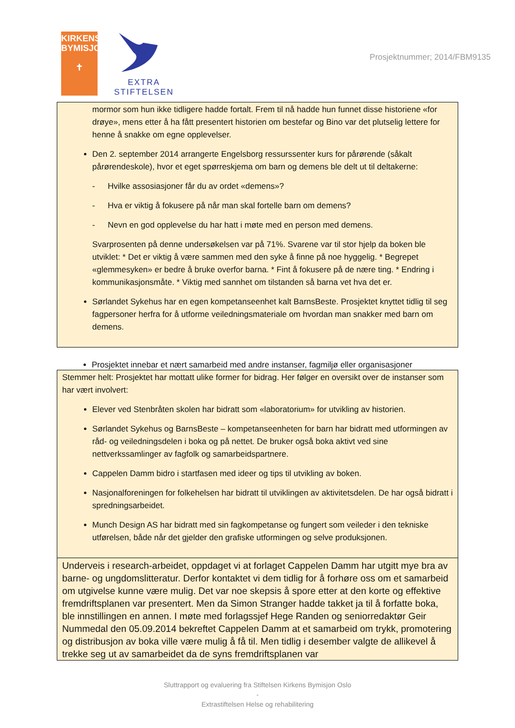KIRKENS
BYMISJON
✝
EXTRA
STIFTELSEN
Prosjektnummer; 2014/FBM9135
mormor som hun ikke tidligere hadde fortalt. Frem til nå hadde hun funnet disse historiene «for drøye», mens etter å ha fått presentert historien om bestefar og Bino var det plutselig lettere for henne å snakke om egne opplevelser.
Den 2. september 2014 arrangerte Engelsborg ressurssenter kurs for pårørende (såkalt pårørendeskole), hvor et eget spørreskjema om barn og demens ble delt ut til deltakerne:
- Hvilke assosiasjoner får du av ordet «demens»?
- Hva er viktig å fokusere på når man skal fortelle barn om demens?
- Nevn en god opplevelse du har hatt i møte med en person med demens.
Svarprosenten på denne undersøkelsen var på 71%. Svarene var til stor hjelp da boken ble utviklet: * Det er viktig å være sammen med den syke å finne på noe hyggelig. * Begrepet «glemmesyken» er bedre å bruke overfor barna. * Fint å fokusere på de nære ting. * Endring i kommunikasjonsmåte. * Viktig med sannhet om tilstanden så barna vet hva det er.
Sørlandet Sykehus har en egen kompetanseenhet kalt BarnsBeste. Prosjektet knyttet tidlig til seg fagpersoner herfra for å utforme veiledningsmateriale om hvordan man snakker med barn om demens.
Prosjektet innebar et nært samarbeid med andre instanser, fagmiljø eller organisasjoner
Stemmer helt: Prosjektet har mottatt ulike former for bidrag. Her følger en oversikt over de instanser som har vært involvert:
Elever ved Stenbråten skolen har bidratt som «laboratorium» for utvikling av historien.
Sørlandet Sykehus og BarnsBeste – kompetanseenheten for barn har bidratt med utformingen av råd- og veiledningsdelen i boka og på nettet. De bruker også boka aktivt ved sine nettverkssamlinger av fagfolk og samarbeidspartnere.
Cappelen Damm bidro i startfasen med ideer og tips til utvikling av boken.
Nasjonalforeningen for folkehelsen har bidratt til utviklingen av aktivitetsdelen. De har også bidratt i spredningsarbeidet.
Munch Design AS har bidratt med sin fagkompetanse og fungert som veileder i den tekniske utførelsen, både når det gjelder den grafiske utformingen og selve produksjonen.
Underveis i research-arbeidet, oppdaget vi at forlaget Cappelen Damm har utgitt mye bra av barne- og ungdomslitteratur. Derfor kontaktet vi dem tidlig for å forhøre oss om et samarbeid om utgivelse kunne være mulig. Det var noe skepsis å spore etter at den korte og effektive fremdriftsplanen var presentert. Men da Simon Stranger hadde takket ja til å forfatte boka, ble innstillingen en annen. I møte med forlagssjef Hege Randen og seniorredaktør Geir Nummedal den 05.09.2014 bekreftet Cappelen Damm at et samarbeid om trykk, promotering og distribusjon av boka ville være mulig å få til. Men tidlig i desember valgte de allikevel å trekke seg ut av samarbeidet da de syns fremdriftsplanen var
Sluttrapport og evaluering fra Stiftelsen Kirkens Bymisjon Oslo
-
Extrastiftelsen Helse og rehabilitering